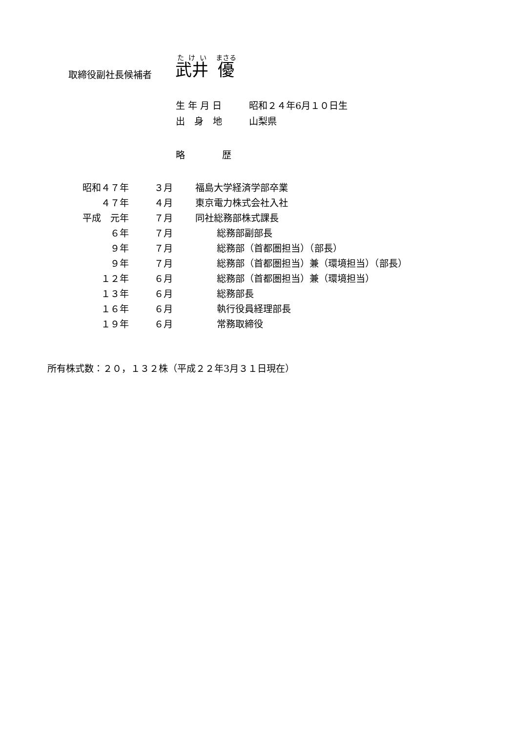取締役副社長候補者 武井　優
生 年 月 日 昭和２４年6月１０日生
出　身　地 山梨県
略　　　　歴
| 昭和４７年 | ３月 | 福島大学経済学部卒業 |
| ４７年 | ４月 | 東京電力株式会社入社 |
| 平成 元年 | ７月 | 同社総務部株式課長 |
| ６年 | ７月 | 総務部副部長 |
| ９年 | ７月 | 総務部（首都圏担当）（部長） |
| ９年 | ７月 | 総務部（首都圏担当）兼（環境担当）（部長） |
| １２年 | ６月 | 総務部（首都圏担当）兼（環境担当） |
| １３年 | ６月 | 総務部長 |
| １６年 | ６月 | 執行役員経理部長 |
| １９年 | ６月 | 常務取締役 |
所有株式数：２０，１３２株（平成２２年3月３１日現在）